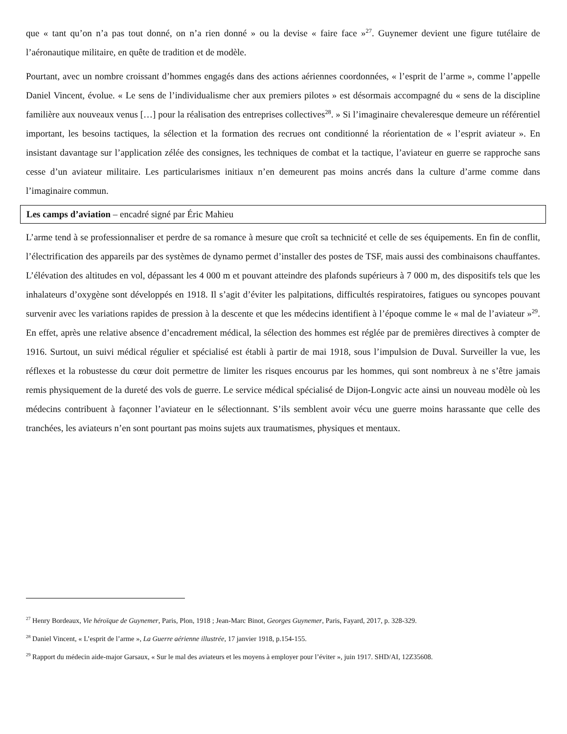que « tant qu’on n’a pas tout donné, on n’a rien donné » ou la devise « faire face »<sup>27</sup>. Guynemer devient une figure tutélaire de l’aéronautique militaire, en quête de tradition et de modèle.
Pourtant, avec un nombre croissant d’hommes engagés dans des actions aériennes coordonnées, « l’esprit de l’arme », comme l’appelle Daniel Vincent, évolue. « Le sens de l’individualisme cher aux premiers pilotes » est désormais accompagné du « sens de la discipline familière aux nouveaux venus […] pour la réalisation des entreprises collectives<sup>28</sup>. » Si l’imaginaire chevaleresque demeure un référentiel important, les besoins tactiques, la sélection et la formation des recrues ont conditionné la réorientation de « l’esprit aviateur ». En insistant davantage sur l’application zélée des consignes, les techniques de combat et la tactique, l’aviateur en guerre se rapproche sans cesse d’un aviateur militaire. Les particularismes initiaux n’en demeurent pas moins ancrés dans la culture d’arme comme dans l’imaginaire commun.
Les camps d’aviation – encadré signé par Éric Mahieu
L’arme tend à se professionnaliser et perdre de sa romance à mesure que croît sa technicité et celle de ses équipements. En fin de conflit, l’électrification des appareils par des systèmes de dynamo permet d’installer des postes de TSF, mais aussi des combinaisons chauffantes. L’élévation des altitudes en vol, dépassant les 4 000 m et pouvant atteindre des plafonds supérieurs à 7 000 m, des dispositifs tels que les inhalateurs d’oxygène sont développés en 1918. Il s’agit d’éviter les palpitations, difficultés respiratoires, fatigues ou syncopes pouvant survenir avec les variations rapides de pression à la descente et que les médecins identifient à l’époque comme le « mal de l’aviateur »<sup>29</sup>. En effet, après une relative absence d’encadrement médical, la sélection des hommes est réglée par de premières directives à compter de 1916. Surtout, un suivi médical régulier et spécialisé est établi à partir de mai 1918, sous l’impulsion de Duval. Surveiller la vue, les réflexes et la robustesse du cœur doit permettre de limiter les risques encourus par les hommes, qui sont nombreux à ne s’être jamais remis physiquement de la dureté des vols de guerre. Le service médical spécialisé de Dijon-Longvic acte ainsi un nouveau modèle où les médecins contribuent à façonner l’aviateur en le sélectionnant. S’ils semblent avoir vécu une guerre moins harassante que celle des tranchées, les aviateurs n’en sont pourtant pas moins sujets aux traumatismes, physiques et mentaux.
<sup>27</sup> Henry Bordeaux, Vie héroïque de Guynemer, Paris, Plon, 1918 ; Jean-Marc Binot, Georges Guynemer, Paris, Fayard, 2017, p. 328-329.
<sup>28</sup> Daniel Vincent, « L’esprit de l’arme », La Guerre aérienne illustrée, 17 janvier 1918, p.154-155.
<sup>29</sup> Rapport du médecin aide-major Garsaux, « Sur le mal des aviateurs et les moyens à employer pour l’éviter », juin 1917. SHD/AI, 12Z35608.